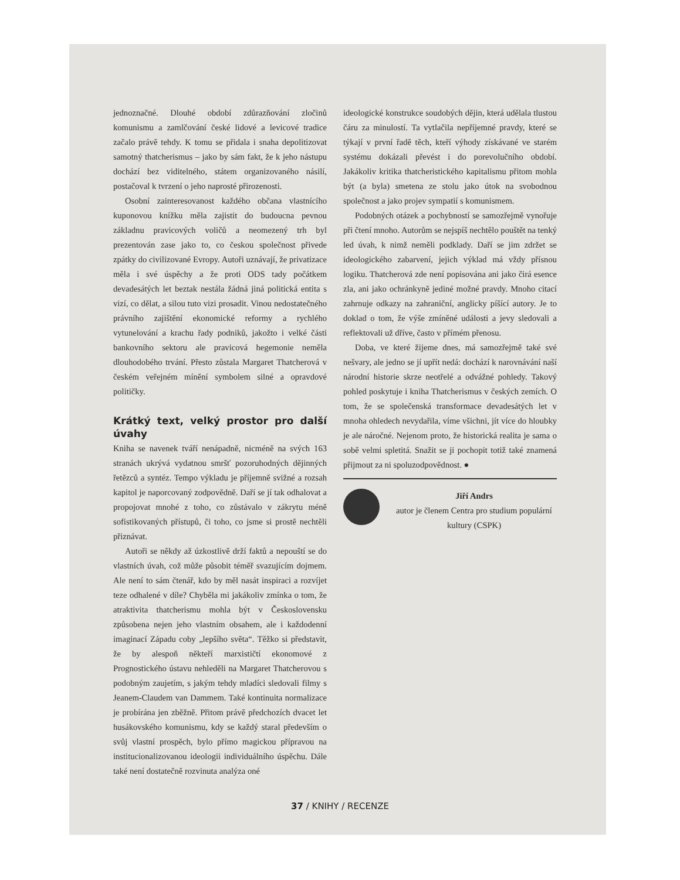jednoznačné. Dlouhé období zdůrazňování zločinů komunismu a zamlčování české lidové a levicové tradice začalo právě tehdy. K tomu se přidala i snaha depolitizovat samotný thatcherismus – jako by sám fakt, že k jeho nástupu dochází bez viditelného, státem organizovaného násilí, postačoval k tvrzení o jeho naprosté přirozenosti.
Osobní zainteresovanost každého občana vlastnícího kuponovou knížku měla zajistit do budoucna pevnou základnu pravicových voličů a neomezený trh byl prezentován zase jako to, co českou společnost přivede zpátky do civilizované Evropy. Autoři uznávají, že privatizace měla i své úspěchy a že proti ODS tady počátkem devadesátých let beztak nestála žádná jiná politická entita s vizí, co dělat, a silou tuto vizi prosadit. Vinou nedostatečného právního zajištění ekonomické reformy a rychlého vytunelování a krachu řady podniků, jakožto i velké části bankovního sektoru ale pravicová hegemonie neměla dlouhodobého trvání. Přesto zůstala Margaret Thatcherová v českém veřejném mínění symbolem silné a opravdové političky.
Krátký text, velký prostor pro další úvahy
Kniha se navenek tváří nenápadně, nicméně na svých 163 stranách ukrývá vydatnou smršť pozoruhodných dějinných řetězců a syntéz. Tempo výkladu je příjemně svižné a rozsah kapitol je naporcovaný zodpovědně. Daří se jí tak odhalovat a propojovat mnohé z toho, co zůstávalo v zákrytu méně sofistikovaných přístupů, či toho, co jsme si prostě nechtěli přiznávat.
Autoři se někdy až úzkostlivě drží faktů a nepouští se do vlastních úvah, což může působit téměř svazujícím dojmem. Ale není to sám čtenář, kdo by měl nasát inspiraci a rozvíjet teze odhalené v díle? Chyběla mi jakákoliv zmínka o tom, že atraktivita thatcherismu mohla být v Československu způsobena nejen jeho vlastním obsahem, ale i každodenní imaginací Západu coby „lepšího světa“. Těžko si představit, že by alespoň někteří marxističtí ekonomové z Prognostického ústavu nehleděli na Margaret Thatcherovou s podobným zaujetím, s jakým tehdy mladíci sledovali filmy s Jeanem-Claudem van Dammem. Také kontinuita normalizace je probírána jen zběžně. Přitom právě předchozích dvacet let husákovského komunismu, kdy se každý staral především o svůj vlastní prospěch, bylo přímo magickou přípravou na institucionalizovanou ideologii individuálního úspěchu. Dále také není dostatečně rozvinuta analýza oné
ideologické konstrukce soudobých dějin, která udělala tlustou čáru za minulostí. Ta vytlačila nepříjemné pravdy, které se týkají v první řadě těch, kteří výhody získávané ve starém systému dokázali převést i do porevolučního období. Jakákoliv kritika thatcheristického kapitalismu přitom mohla být (a byla) smetena ze stolu jako útok na svobodnou společnost a jako projev sympatií s komunismem.
Podobných otázek a pochybností se samozřejmě vynořuje při čtení mnoho. Autorům se nejspíš nechtělo pouštět na tenký led úvah, k nimž neměli podklady. Daří se jim zdržet se ideologického zabarvení, jejich výklad má vždy přísnou logiku. Thatcherová zde není popisována ani jako čirá esence zla, ani jako ochránkyně jediné možné pravdy. Mnoho citací zahrnuje odkazy na zahraniční, anglicky píšící autory. Je to doklad o tom, že výše zmíněné události a jevy sledovali a reflektovali už dříve, často v přímém přenosu.
Doba, ve které žijeme dnes, má samozřejmě také své nešvary, ale jedno se jí upřít nedá: dochází k narovnávání naší národní historie skrze neotřelé a odvážné pohledy. Takový pohled poskytuje i kniha Thatcherismus v českých zemích. O tom, že se společenská transformace devadesátých let v mnoha ohledech nevydařila, víme všichni, jít více do hloubky je ale náročné. Nejenom proto, že historická realita je sama o sobě velmi spletitá. Snažit se ji pochopit totiž také znamená přijmout za ni spoluzodpovědnost. ●
Jiří Andrs
autor je členem Centra pro studium populární kultury (CSPK)
37 / KNIHY / RECENZE